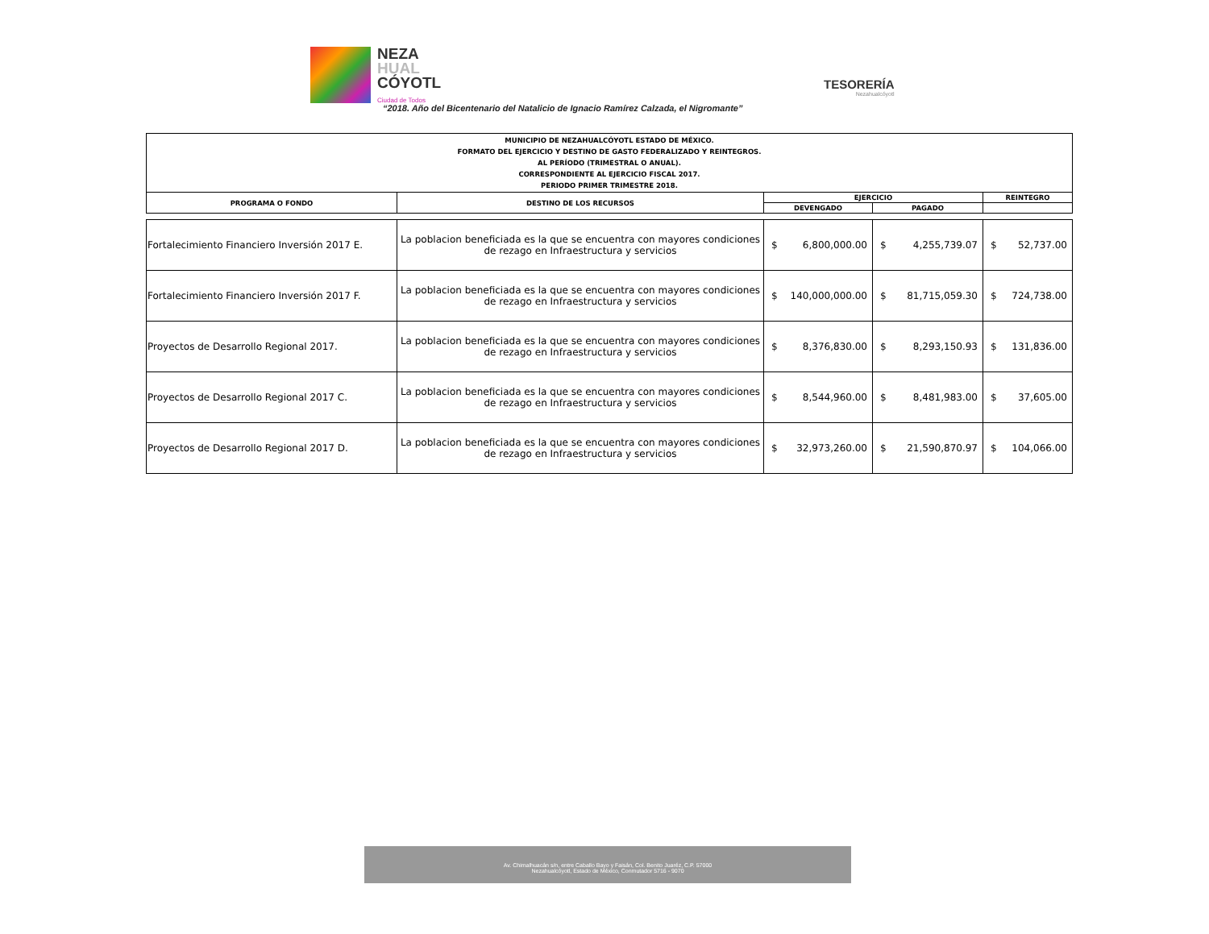NEZA
HUAL
CÓYOTL
Ciudad de Todos
TESORERÍA
Nezahualcóyotl
“2018. Año del Bicentenario del Natalicio de Ignacio Ramírez Calzada, el Nigromante”
| MUNICIPIO DE NEZAHUALCÓYOTL ESTADO DE MÉXICO. FORMATO DEL EJERCICIO Y DESTINO DE GASTO FEDERALIZADO Y REINTEGROS. AL PERÍODO (TRIMESTRAL O ANUAL). CORRESPONDIENTE AL EJERCICIO FISCAL 2017. PERIODO PRIMER TRIMESTRE 2018. | | | | |
| PROGRAMA O FONDO | DESTINO DE LOS RECURSOS | EJERCICIO | | REINTEGRO |
| | | DEVENGADO | PAGADO | |
| Fortalecimiento Financiero Inversión 2017 E. | La poblacion beneficiada es la que se encuentra con mayores condiciones de rezago en Infraestructura y servicios | $ 6,800,000.00 | $ 4,255,739.07 | $ 52,737.00 |
| Fortalecimiento Financiero Inversión 2017 F. | La poblacion beneficiada es la que se encuentra con mayores condiciones de rezago en Infraestructura y servicios | $ 140,000,000.00 | $ 81,715,059.30 | $ 724,738.00 |
| Proyectos de Desarrollo Regional 2017. | La poblacion beneficiada es la que se encuentra con mayores condiciones de rezago en Infraestructura y servicios | $ 8,376,830.00 | $ 8,293,150.93 | $ 131,836.00 |
| Proyectos de Desarrollo Regional 2017 C. | La poblacion beneficiada es la que se encuentra con mayores condiciones de rezago en Infraestructura y servicios | $ 8,544,960.00 | $ 8,481,983.00 | $ 37,605.00 |
| Proyectos de Desarrollo Regional 2017 D. | La poblacion beneficiada es la que se encuentra con mayores condiciones de rezago en Infraestructura y servicios | $ 32,973,260.00 | $ 21,590,870.97 | $ 104,066.00 |
Av. Chimalhuacán s/n, entre Caballo Bayo y Faisán, Col. Benito Juaréz, C.P. 57000
Nezahualcóyotl, Estado de México, Conmutador 5716 - 9070